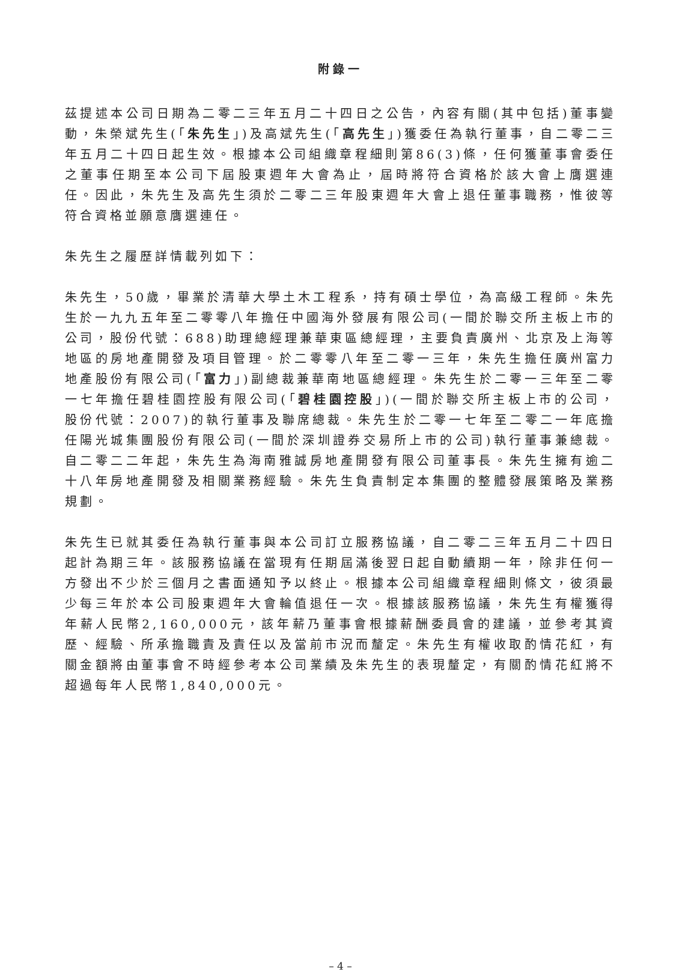附錄一
茲提述本公司日期為二零二三年五月二十四日之公告，內容有關(其中包括)董事變動，朱榮斌先生(「朱先生」)及高斌先生(「高先生」)獲委任為執行董事，自二零二三年五月二十四日起生效。根據本公司組織章程細則第86(3)條，任何獲董事會委任之董事任期至本公司下屆股東週年大會為止，屆時將符合資格於該大會上膺選連任。因此，朱先生及高先生須於二零二三年股東週年大會上退任董事職務，惟彼等符合資格並願意膺選連任。
朱先生之履歷詳情載列如下：
朱先生，50歲，畢業於清華大學土木工程系，持有碩士學位，為高級工程師。朱先生於一九九五年至二零零八年擔任中國海外發展有限公司(一間於聯交所主板上市的公司，股份代號：688)助理總經理兼華東區總經理，主要負責廣州、北京及上海等地區的房地產開發及項目管理。於二零零八年至二零一三年，朱先生擔任廣州富力地產股份有限公司(「富力」)副總裁兼華南地區總經理。朱先生於二零一三年至二零一七年擔任碧桂園控股有限公司(「碧桂園控股」)(一間於聯交所主板上市的公司，股份代號：2007)的執行董事及聯席總裁。朱先生於二零一七年至二零二一年底擔任陽光城集團股份有限公司(一間於深圳證券交易所上市的公司)執行董事兼總裁。自二零二二年起，朱先生為海南雅誠房地產開發有限公司董事長。朱先生擁有逾二十八年房地產開發及相關業務經驗。朱先生負責制定本集團的整體發展策略及業務規劃。
朱先生已就其委任為執行董事與本公司訂立服務協議，自二零二三年五月二十四日起計為期三年。該服務協議在當現有任期屆滿後翌日起自動續期一年，除非任何一方發出不少於三個月之書面通知予以終止。根據本公司組織章程細則條文，彼須最少每三年於本公司股東週年大會輪值退任一次。根據該服務協議，朱先生有權獲得年薪人民幣2,160,000元，該年薪乃董事會根據薪酬委員會的建議，並參考其資歷、經驗、所承擔職責及責任以及當前市況而釐定。朱先生有權收取酌情花紅，有關金額將由董事會不時經參考本公司業績及朱先生的表現釐定，有關酌情花紅將不超過每年人民幣1,840,000元。
– 4 –